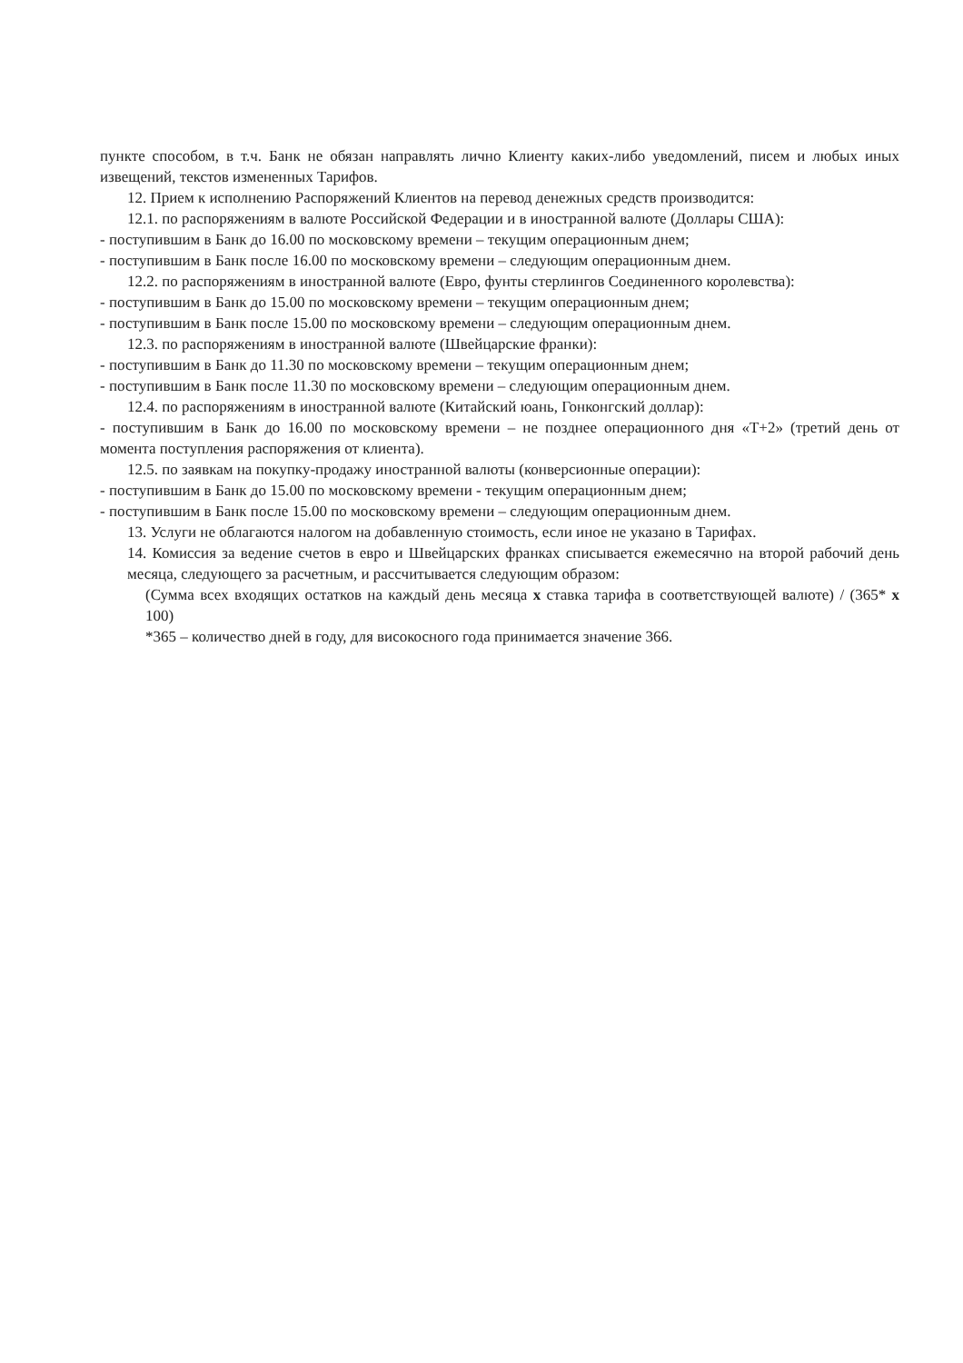пункте способом, в т.ч. Банк не обязан направлять лично Клиенту каких-либо уведомлений, писем и любых иных извещений, текстов измененных Тарифов.
12. Прием к исполнению Распоряжений Клиентов на перевод денежных средств производится:
12.1. по распоряжениям в валюте Российской Федерации и в иностранной валюте (Доллары США):
- поступившим в Банк до 16.00 по московскому времени – текущим операционным днем;
- поступившим в Банк после 16.00 по московскому времени – следующим операционным днем.
12.2. по распоряжениям в иностранной валюте (Евро, фунты стерлингов Соединенного королевства):
- поступившим в Банк до 15.00 по московскому времени – текущим операционным днем;
- поступившим в Банк после 15.00 по московскому времени – следующим операционным днем.
12.3. по распоряжениям в иностранной валюте (Швейцарские франки):
- поступившим в Банк до 11.30 по московскому времени – текущим операционным днем;
- поступившим в Банк после 11.30 по московскому времени – следующим операционным днем.
12.4. по распоряжениям в иностранной валюте (Китайский юань, Гонконгский доллар):
- поступившим в Банк до 16.00 по московскому времени – не позднее операционного дня «Т+2» (третий день от момента поступления распоряжения от клиента).
12.5. по заявкам на покупку-продажу иностранной валюты (конверсионные операции):
- поступившим в Банк до 15.00 по московскому времени - текущим операционным днем;
- поступившим в Банк после 15.00 по московскому времени – следующим операционным днем.
13. Услуги не облагаются налогом на добавленную стоимость, если иное не указано в Тарифах.
14. Комиссия за ведение счетов в евро и Швейцарских франках списывается ежемесячно на второй рабочий день месяца, следующего за расчетным, и рассчитывается следующим образом:
(Сумма всех входящих остатков на каждый день месяца x ставка тарифа в соответствующей валюте) / (365* x 100)
*365 – количество дней в году, для високосного года принимается значение 366.